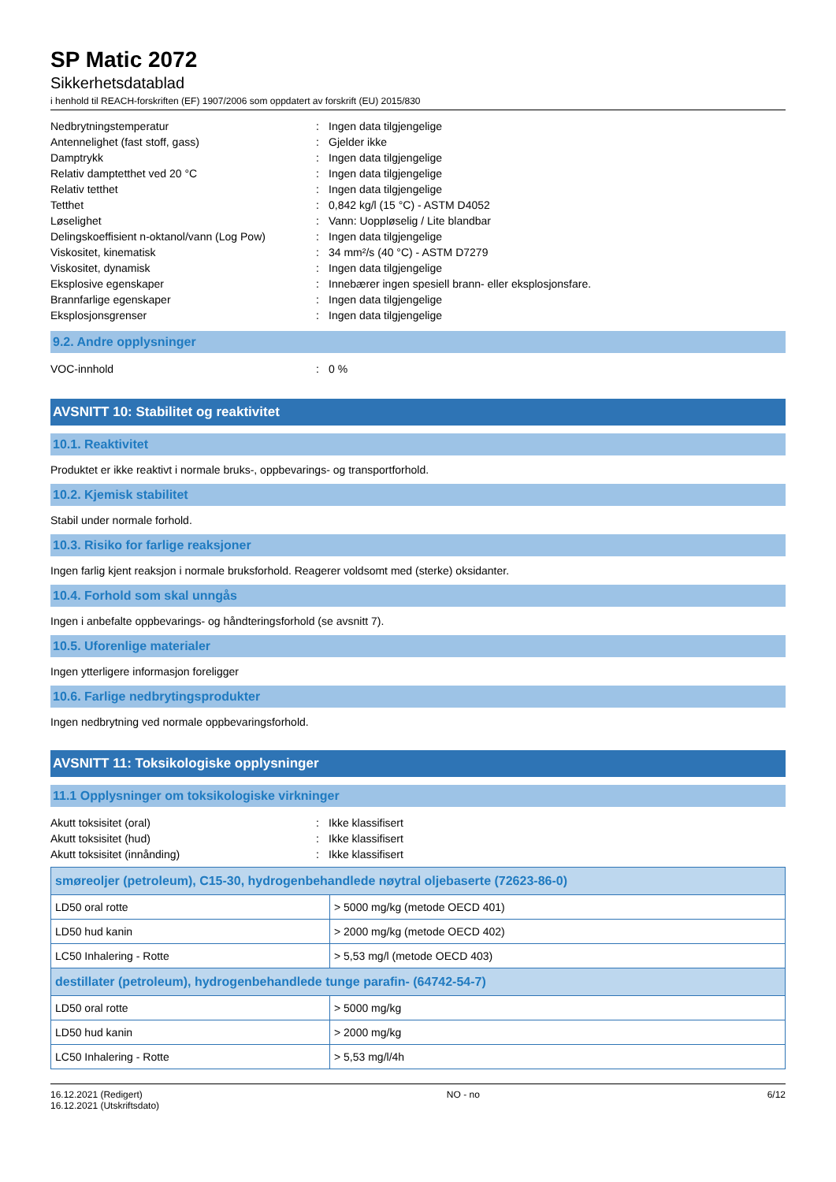SP Matic 2072
Sikkerhetsdatablad
i henhold til REACH-forskriften (EF) 1907/2006 som oppdatert av forskrift (EU) 2015/830
| Nedbrytningstemperatur | : | Ingen data tilgjengelige |
| Antennelighet (fast stoff, gass) | : | Gjelder ikke |
| Damptrykk | : | Ingen data tilgjengelige |
| Relativ damptetthet ved 20 °C | : | Ingen data tilgjengelige |
| Relativ tetthet | : | Ingen data tilgjengelige |
| Tetthet | : | 0,842 kg/l (15 °C) - ASTM D4052 |
| Løselighet | : | Vann: Uoppløselig / Lite blandbar |
| Delingskoeffisient n-oktanol/vann (Log Pow) | : | Ingen data tilgjengelige |
| Viskositet, kinematisk | : | 34 mm²/s (40 °C) - ASTM D7279 |
| Viskositet, dynamisk | : | Ingen data tilgjengelige |
| Eksplosive egenskaper | : | Innebærer ingen spesiell brann- eller eksplosjonsfare. |
| Brannfarlige egenskaper | : | Ingen data tilgjengelige |
| Eksplosjonsgrenser | : | Ingen data tilgjengelige |
9.2. Andre opplysninger
| VOC-innhold | : | 0 % |
AVSNITT 10: Stabilitet og reaktivitet
10.1. Reaktivitet
Produktet er ikke reaktivt i normale bruks-, oppbevarings- og transportforhold.
10.2. Kjemisk stabilitet
Stabil under normale forhold.
10.3. Risiko for farlige reaksjoner
Ingen farlig kjent reaksjon i normale bruksforhold. Reagerer voldsomt med (sterke) oksidanter.
10.4. Forhold som skal unngås
Ingen i anbefalte oppbevarings- og håndteringsforhold (se avsnitt 7).
10.5. Uforenlige materialer
Ingen ytterligere informasjon foreligger
10.6. Farlige nedbrytingsprodukter
Ingen nedbrytning ved normale oppbevaringsforhold.
AVSNITT 11: Toksikologiske opplysninger
11.1 Opplysninger om toksikologiske virkninger
| Akutt toksisitet (oral) | : | Ikke klassifisert |
| Akutt toksisitet (hud) | : | Ikke klassifisert |
| Akutt toksisitet (innånding) | : | Ikke klassifisert |
| smøreoljer (petroleum), C15-30, hydrogenbehandlede nøytral oljebaserte (72623-86-0) | |
| --- | --- |
| LD50 oral rotte | > 5000 mg/kg (metode OECD 401) |
| LD50 hud kanin | > 2000 mg/kg (metode OECD 402) |
| LC50 Inhalering - Rotte | > 5,53 mg/l (metode OECD 403) |
| destillater (petroleum), hydrogenbehandlede tunge parafin- (64742-54-7) | |
| LD50 oral rotte | > 5000 mg/kg |
| LD50 hud kanin | > 2000 mg/kg |
| LC50 Inhalering - Rotte | > 5,53 mg/l/4h |
16.12.2021 (Redigert)
16.12.2021 (Utskriftsdato)
NO - no 6/12